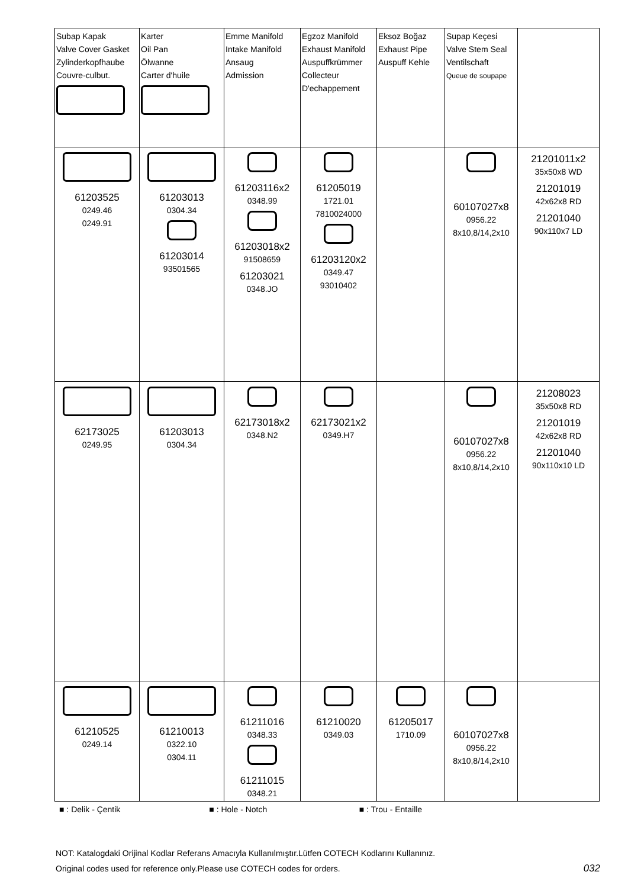| Subap Kapak Valve Cover Gasket Zylinderkopfhaube Couvre-culbut. | Karter Oil Pan Ölwanne Carter d'huile | Emme Manifold Intake Manifold Ansaug Admission | Egzoz Manifold Exhaust Manifold Auspuffkrümmer Collecteur D'echappement | Eksoz Boğaz Exhaust Pipe Auspuff Kehle | Supap Keçesi Valve Stem Seal Ventilschaft Queue de soupape | |
| 61203525 0249.46 0249.91 | 61203013 0304.34 61203014 93501565 | 61203116x2 0348.99 61203018x2 91508659 61203021 0348.JO | 61205019 1721.01 7810024000 61203120x2 0349.47 93010402 | | 60107027x8 0956.22 8x10,8/14,2x10 | 21201011x2 35x50x8 WD 21201019 42x62x8 RD 21201040 90x110x7 LD |
| 62173025 0249.95 | 61203013 0304.34 | 62173018x2 0348.N2 | 62173021x2 0349.H7 | | 60107027x8 0956.22 8x10,8/14,2x10 | 21208023 35x50x8 RD 21201019 42x62x8 RD 21201040 90x110x10 LD |
| 61210525 0249.14 | 61210013 0322.10 0304.11 | 61211016 0348.33 61211015 0348.21 | 61210020 0349.03 | 61205017 1710.09 | 60107027x8 0956.22 8x10,8/14,2x10 | |
■ : Delik - Çentik ■ : Hole - Notch ■ : Trou - Entaille
NOT: Katalogdaki Orijinal Kodlar Referans Amacıyla Kullanılmıştır.Lütfen COTECH Kodlarını Kullanınız.
Original codes used for reference only.Please use COTECH codes for orders. 032